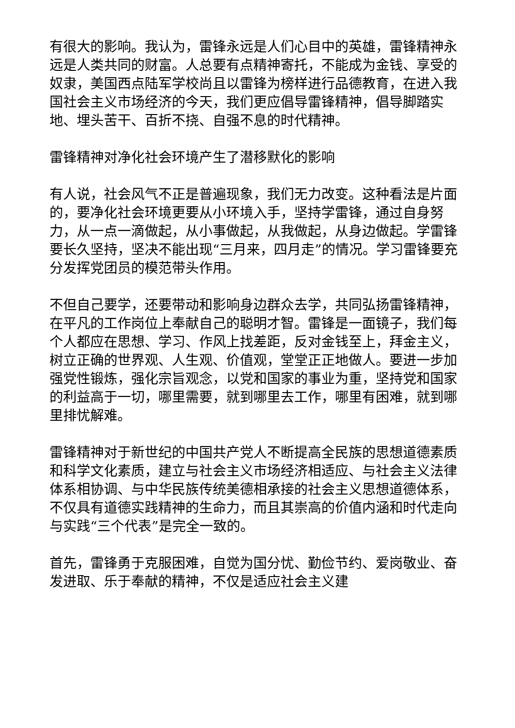有很大的影响。我认为，雷锋永远是人们心目中的英雄，雷锋精神永远是人类共同的财富。人总要有点精神寄托，不能成为金钱、享受的奴隶，美国西点陆军学校尚且以雷锋为榜样进行品德教育，在进入我国社会主义市场经济的今天，我们更应倡导雷锋精神，倡导脚踏实地、埋头苦干、百折不挠、自强不息的时代精神。
雷锋精神对净化社会环境产生了潜移默化的影响
有人说，社会风气不正是普遍现象，我们无力改变。这种看法是片面的，要净化社会环境更要从小环境入手，坚持学雷锋，通过自身努力，从一点一滴做起，从小事做起，从我做起，从身边做起。学雷锋要长久坚持，坚决不能出现“三月来，四月走”的情况。学习雷锋要充分发挥党团员的模范带头作用。
不但自己要学，还要带动和影响身边群众去学，共同弘扬雷锋精神，在平凡的工作岗位上奉献自己的聪明才智。雷锋是一面镜子，我们每个人都应在思想、学习、作风上找差距，反对金钱至上，拜金主义，树立正确的世界观、人生观、价值观，堂堂正正地做人。要进一步加强党性锻炼，强化宗旨观念，以党和国家的事业为重，坚持党和国家的利益高于一切，哪里需要，就到哪里去工作，哪里有困难，就到哪里排忧解难。
雷锋精神对于新世纪的中国共产党人不断提高全民族的思想道德素质和科学文化素质，建立与社会主义市场经济相适应、与社会主义法律体系相协调、与中华民族传统美德相承接的社会主义思想道德体系，不仅具有道德实践精神的生命力，而且其崇高的价值内涵和时代走向与实践“三个代表”是完全一致的。
首先，雷锋勇于克服困难，自觉为国分忧、勤俭节约、爱岗敬业、奋发进取、乐于奉献的精神，不仅是适应社会主义建